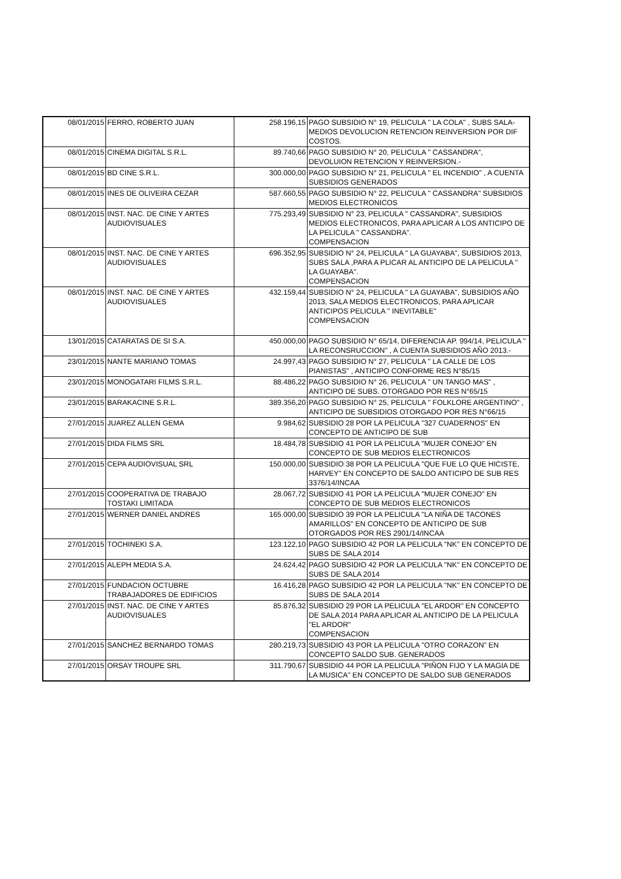| 08/01/2015 | FERRO, ROBERTO JUAN | 258.196,15 | PAGO SUBSIDIO N° 19, PELICULA " LA COLA" , SUBS SALA- MEDIOS DEVOLUCION RETENCION REINVERSION POR DIF COSTOS. |
| 08/01/2015 | CINEMA DIGITAL S.R.L. | 89.740,66 | PAGO SUBSIDIO N° 20, PELICULA " CASSANDRA", DEVOLUION RETENCION Y REINVERSION.- |
| 08/01/2015 | BD CINE S.R.L. | 300.000,00 | PAGO SUBSIDIO N° 21, PELICULA " EL INCENDIO" , A CUENTA SUBSIDIOS GENERADOS |
| 08/01/2015 | INES DE OLIVEIRA CEZAR | 587.660,55 | PAGO SUBSIDIO N° 22, PELICULA " CASSANDRA" SUBSIDIOS MEDIOS ELECTRONICOS |
| 08/01/2015 | INST. NAC. DE CINE Y ARTES AUDIOVISUALES | 775.293,49 | SUBSIDIO N° 23, PELICULA " CASSANDRA", SUBSIDIOS MEDIOS ELECTRONICOS, PARA APLICAR A LOS ANTICIPO DE LA PELICULA " CASSANDRA". COMPENSACION |
| 08/01/2015 | INST. NAC. DE CINE Y ARTES AUDIOVISUALES | 696.352,95 | SUBSIDIO N° 24, PELICULA " LA GUAYABA", SUBSIDIOS 2013, SUBS SALA ,PARA A PLICAR AL ANTICIPO DE LA PELICULA " LA GUAYABA". COMPENSACION |
| 08/01/2015 | INST. NAC. DE CINE Y ARTES AUDIOVISUALES | 432.159,44 | SUBSIDIO N° 24, PELICULA " LA GUAYABA", SUBSIDIOS AÑO 2013, SALA MEDIOS ELECTRONICOS, PARA APLICAR ANTICIPOS PELICULA " INEVITABLE" COMPENSACION |
| 13/01/2015 | CATARATAS DE SI S.A. | 450.000,00 | PAGO SUBSIDIO N° 65/14, DIFERENCIA AP. 994/14, PELICULA " LA RECONSRUCCION" , A CUENTA SUBSIDIOS AÑO 2013.- |
| 23/01/2015 | NANTE MARIANO TOMAS | 24.997,43 | PAGO SUBSIDIO N° 27, PELICULA " LA CALLE DE LOS PIANISTAS" , ANTICIPO CONFORME RES N°85/15 |
| 23/01/2015 | MONOGATARI FILMS S.R.L. | 88.486,22 | PAGO SUBSIDIO N° 26, PELICULA " UN TANGO MAS" , ANTICIPO DE SUBS. OTORGADO POR RES N°65/15 |
| 23/01/2015 | BARAKACINE S.R.L. | 389.356,20 | PAGO SUBSIDIO N° 25, PELICULA " FOLKLORE ARGENTINO" , ANTICIPO DE SUBSIDIOS OTORGADO POR RES N°66/15 |
| 27/01/2015 | JUAREZ ALLEN GEMA | 9.984,62 | SUBSIDIO 28 POR LA PELICULA "327 CUADERNOS" EN CONCEPTO DE ANTICIPO DE SUB |
| 27/01/2015 | DIDA FILMS SRL | 18.484,78 | SUBSIDIO 41 POR LA PELICULA "MUJER CONEJO" EN CONCEPTO DE SUB MEDIOS ELECTRONICOS |
| 27/01/2015 | CEPA AUDIOVISUAL SRL | 150.000,00 | SUBSIDIO 38 POR LA PELICULA "QUE FUE LO QUE HICISTE, HARVEY" EN CONCEPTO DE SALDO ANTICIPO DE SUB RES 3376/14/INCAA |
| 27/01/2015 | COOPERATIVA DE TRABAJO TOSTAKI LIMITADA | 28.067,72 | SUBSIDIO 41 POR LA PELICULA "MUJER CONEJO" EN CONCEPTO DE SUB MEDIOS ELECTRONICOS |
| 27/01/2015 | WERNER DANIEL ANDRES | 165.000,00 | SUBSIDIO 39 POR LA PELICULA "LA NIÑA DE TACONES AMARILLOS" EN CONCEPTO DE ANTICIPO DE SUB OTORGADOS POR RES 2901/14/INCAA |
| 27/01/2015 | TOCHINEKI S.A. | 123.122,10 | PAGO SUBSIDIO 42 POR LA PELICULA "NK" EN CONCEPTO DE SUBS DE SALA 2014 |
| 27/01/2015 | ALEPH MEDIA S.A. | 24.624,42 | PAGO SUBSIDIO 42 POR LA PELICULA "NK" EN CONCEPTO DE SUBS DE SALA 2014 |
| 27/01/2015 | FUNDACION OCTUBRE TRABAJADORES DE EDIFICIOS | 16.416,28 | PAGO SUBSIDIO 42 POR LA PELICULA "NK" EN CONCEPTO DE SUBS DE SALA 2014 |
| 27/01/2015 | INST. NAC. DE CINE Y ARTES AUDIOVISUALES | 85.876,32 | SUBSIDIO 29 POR LA PELICULA "EL ARDOR" EN CONCEPTO DE SALA 2014 PARA APLICAR AL ANTICIPO DE LA PELICULA "EL ARDOR" COMPENSACION |
| 27/01/2015 | SANCHEZ BERNARDO TOMAS | 280.219,73 | SUBSIDIO 43 POR LA PELICULA "OTRO CORAZON" EN CONCEPTO SALDO SUB. GENERADOS |
| 27/01/2015 | ORSAY TROUPE SRL | 311.790,67 | SUBSIDIO 44 POR LA PELICULA "PIÑON FIJO Y LA MAGIA DE LA MUSICA" EN CONCEPTO DE SALDO SUB GENERADOS |